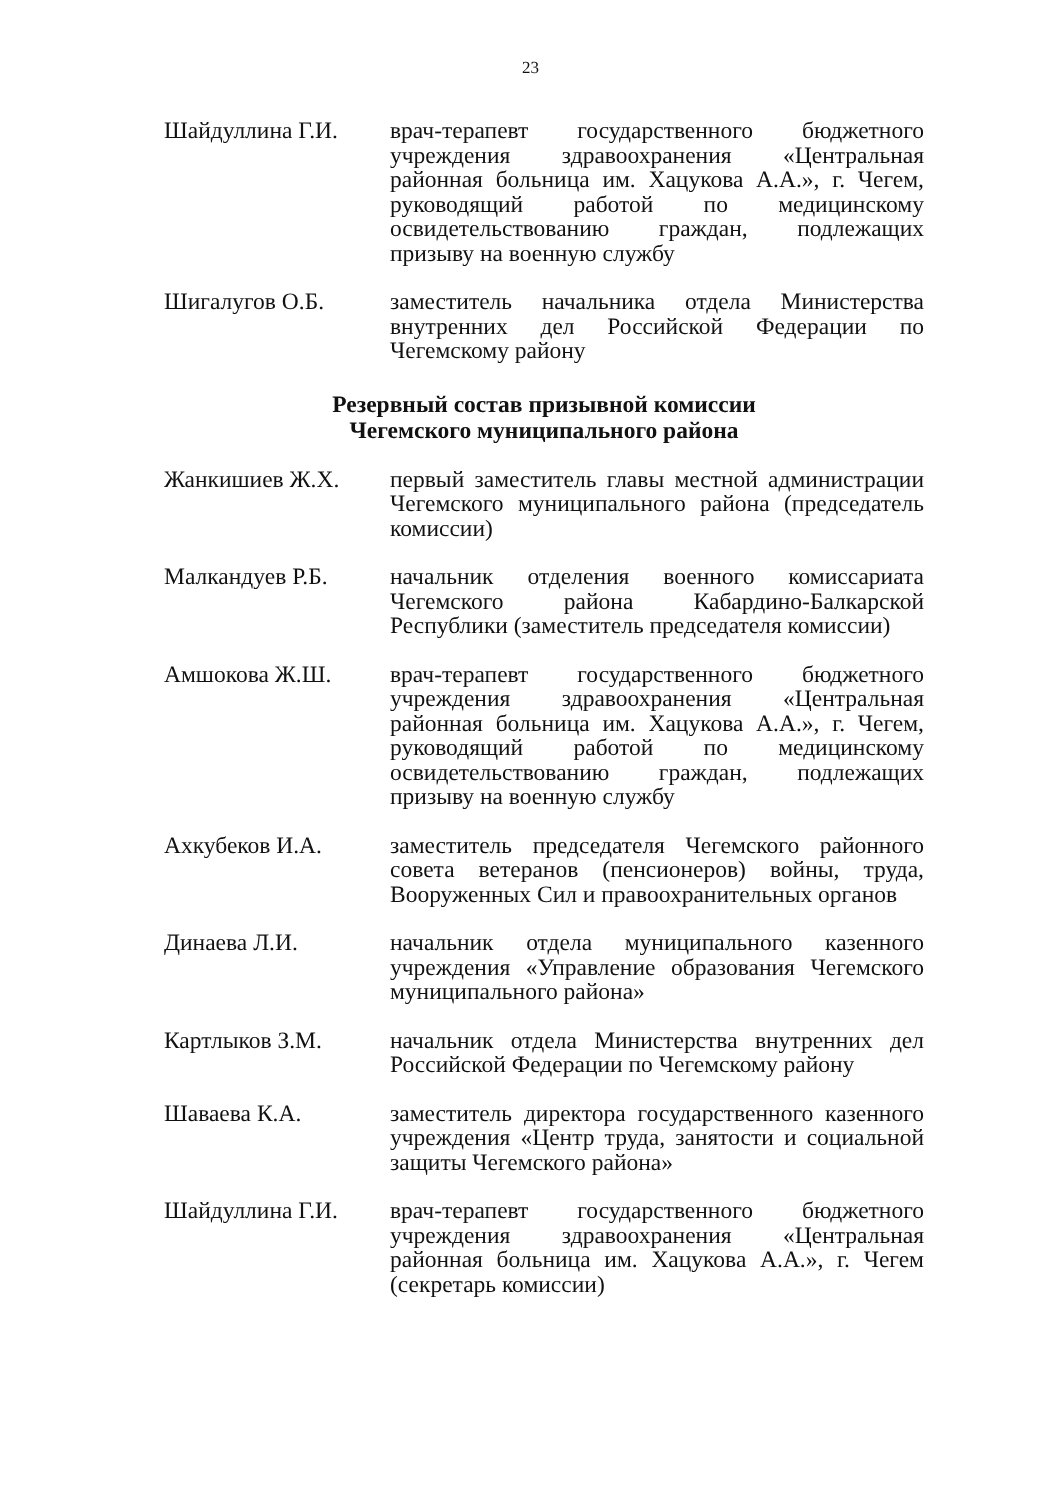23
Шайдуллина Г.И. врач-терапевт государственного бюджетного учреждения здравоохранения «Центральная районная больница им. Хацукова А.А.», г. Чегем, руководящий работой по медицинскому освидетельствованию граждан, подлежащих призыву на военную службу
Шигалугов О.Б. заместитель начальника отдела Министерства внутренних дел Российской Федерации по Чегемскому району
Резервный состав призывной комиссии
Чегемского муниципального района
Жанкишиев Ж.Х. первый заместитель главы местной администрации Чегемского муниципального района (председатель комиссии)
Малкандуев Р.Б. начальник отделения военного комиссариата Чегемского района Кабардино-Балкарской Республики (заместитель председателя комиссии)
Амшокова Ж.Ш. врач-терапевт государственного бюджетного учреждения здравоохранения «Центральная районная больница им. Хацукова А.А.», г. Чегем, руководящий работой по медицинскому освидетельствованию граждан, подлежащих призыву на военную службу
Ахкубеков И.А. заместитель председателя Чегемского районного совета ветеранов (пенсионеров) войны, труда, Вооруженных Сил и правоохранительных органов
Динаева Л.И. начальник отдела муниципального казенного учреждения «Управление образования Чегемского муниципального района»
Картлыков З.М. начальник отдела Министерства внутренних дел Российской Федерации по Чегемскому району
Шаваева К.А. заместитель директора государственного казенного учреждения «Центр труда, занятости и социальной защиты Чегемского района»
Шайдуллина Г.И. врач-терапевт государственного бюджетного учреждения здравоохранения «Центральная районная больница им. Хацукова А.А.», г. Чегем (секретарь комиссии)